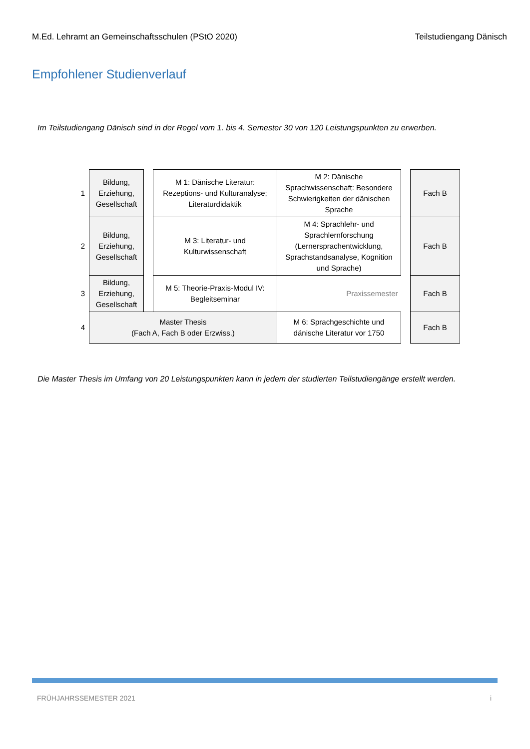M.Ed. Lehramt an Gemeinschaftsschulen (PStO 2020) Teilstudiengang Dänisch
Empfohlener Studienverlauf
Im Teilstudiengang Dänisch sind in der Regel vom 1. bis 4. Semester 30 von 120 Leistungspunkten zu erwerben.
| 1 | Bildung, Erziehung, Gesellschaft | | M 1: Dänische Literatur: Rezeptions- und Kulturanalyse; Literaturdidaktik | M 2: Dänische Sprachwissenschaft: Besondere Schwierigkeiten der dänischen Sprache | | Fach B |
| 2 | Bildung, Erziehung, Gesellschaft | | M 3: Literatur- und Kulturwissenschaft | M 4: Sprachlehr- und Sprachlernforschung (Lernersprachentwicklung, Sprachstandsanalyse, Kognition und Sprache) | | Fach B |
| 3 | Bildung, Erziehung, Gesellschaft | | M 5: Theorie-Praxis-Modul IV: Begleitseminar | Praxissemester | | Fach B |
| 4 | Master Thesis (Fach A, Fach B oder Erzwiss.) | | | M 6: Sprachgeschichte und dänische Literatur vor 1750 | | Fach B |
Die Master Thesis im Umfang von 20 Leistungspunkten kann in jedem der studierten Teilstudiengänge erstellt werden.
FRÜHJAHRSSEMESTER 2021 i